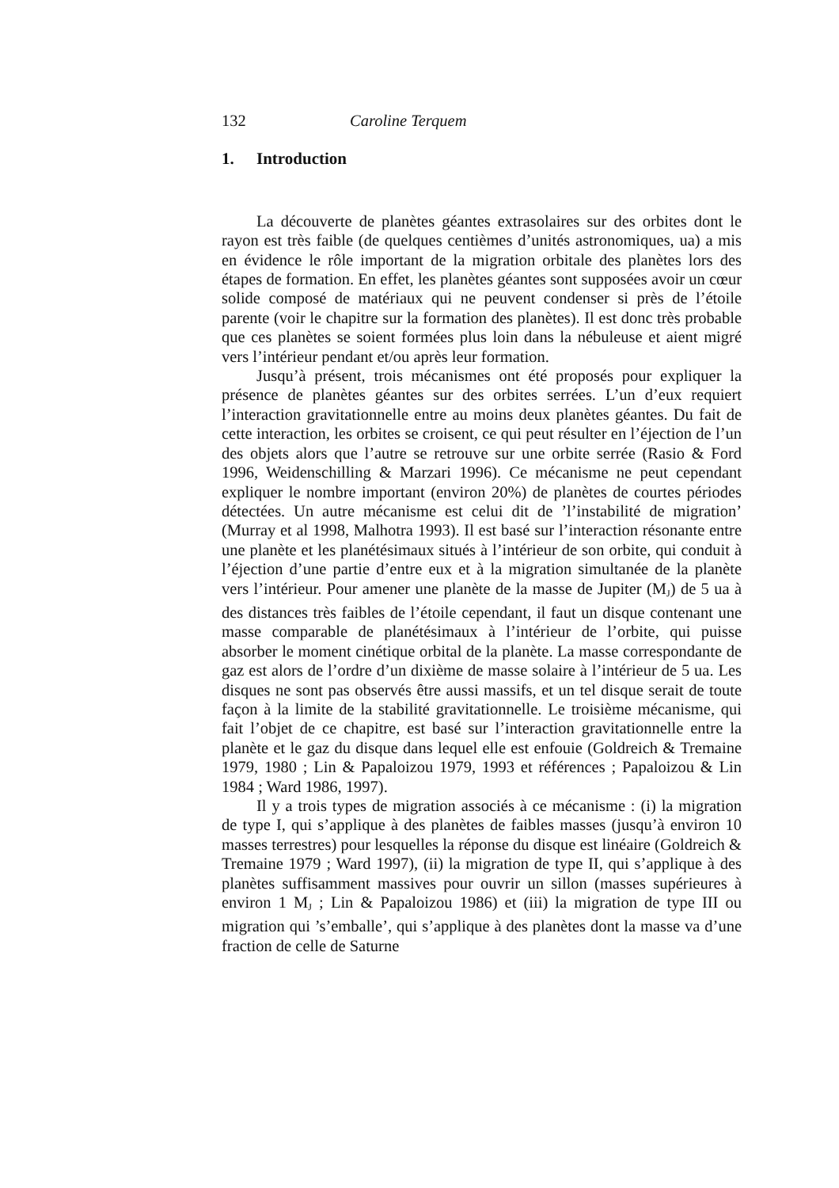132 Caroline Terquem
1. Introduction
La découverte de planètes géantes extrasolaires sur des orbites dont le rayon est très faible (de quelques centièmes d’unités astronomiques, ua) a mis en évidence le rôle important de la migration orbitale des planètes lors des étapes de formation. En effet, les planètes géantes sont supposées avoir un cœur solide composé de matériaux qui ne peuvent condenser si près de l’étoile parente (voir le chapitre sur la formation des planètes). Il est donc très probable que ces planètes se soient formées plus loin dans la nébuleuse et aient migré vers l’intérieur pendant et/ou après leur formation.
Jusqu’à présent, trois mécanismes ont été proposés pour expliquer la présence de planètes géantes sur des orbites serrées. L’un d’eux requiert l’interaction gravitationnelle entre au moins deux planètes géantes. Du fait de cette interaction, les orbites se croisent, ce qui peut résulter en l’éjection de l’un des objets alors que l’autre se retrouve sur une orbite serrée (Rasio & Ford 1996, Weidenschilling & Marzari 1996). Ce mécanisme ne peut cependant expliquer le nombre important (environ 20%) de planètes de courtes périodes détectées. Un autre mécanisme est celui dit de ’l’instabilité de migration’ (Murray et al 1998, Malhotra 1993). Il est basé sur l’interaction résonante entre une planète et les planétésimaux situés à l’intérieur de son orbite, qui conduit à l’éjection d’une partie d’entre eux et à la migration simultanée de la planète vers l’intérieur. Pour amener une planète de la masse de Jupiter (M<sub>J</sub>) de 5 ua à des distances très faibles de l’étoile cependant, il faut un disque contenant une masse comparable de planétésimaux à l’intérieur de l’orbite, qui puisse absorber le moment cinétique orbital de la planète. La masse correspondante de gaz est alors de l’ordre d’un dixième de masse solaire à l’intérieur de 5 ua. Les disques ne sont pas observés être aussi massifs, et un tel disque serait de toute façon à la limite de la stabilité gravitationnelle. Le troisième mécanisme, qui fait l’objet de ce chapitre, est basé sur l’interaction gravitationnelle entre la planète et le gaz du disque dans lequel elle est enfouie (Goldreich & Tremaine 1979, 1980 ; Lin & Papaloizou 1979, 1993 et références ; Papaloizou & Lin 1984 ; Ward 1986, 1997).
Il y a trois types de migration associés à ce mécanisme : (i) la migration de type I, qui s’applique à des planètes de faibles masses (jusqu’à environ 10 masses terrestres) pour lesquelles la réponse du disque est linéaire (Goldreich & Tremaine 1979 ; Ward 1997), (ii) la migration de type II, qui s’applique à des planètes suffisamment massives pour ouvrir un sillon (masses supérieures à environ 1 M<sub>J</sub> ; Lin & Papaloizou 1986) et (iii) la migration de type III ou migration qui ’s’emballe’, qui s’applique à des planètes dont la masse va d’une fraction de celle de Saturne